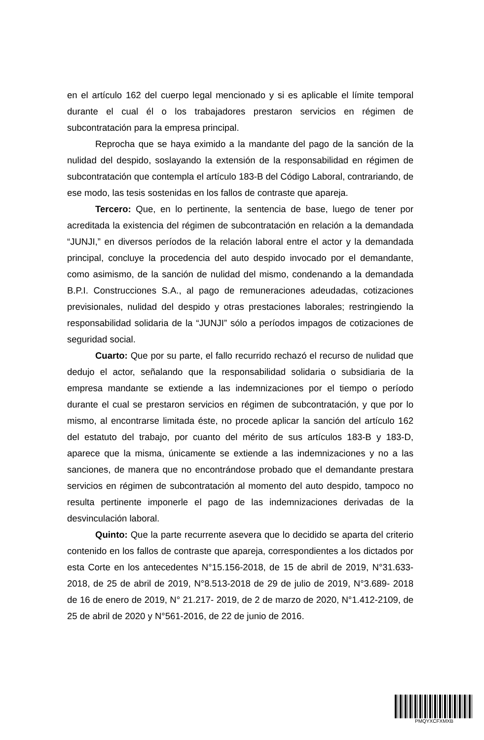en el artículo 162 del cuerpo legal mencionado y si es aplicable el límite temporal durante el cual él o los trabajadores prestaron servicios en régimen de subcontratación para la empresa principal.
Reprocha que se haya eximido a la mandante del pago de la sanción de la nulidad del despido, soslayando la extensión de la responsabilidad en régimen de subcontratación que contempla el artículo 183-B del Código Laboral, contrariando, de ese modo, las tesis sostenidas en los fallos de contraste que apareja.
Tercero: Que, en lo pertinente, la sentencia de base, luego de tener por acreditada la existencia del régimen de subcontratación en relación a la demandada “JUNJI,” en diversos períodos de la relación laboral entre el actor y la demandada principal, concluye la procedencia del auto despido invocado por el demandante, como asimismo, de la sanción de nulidad del mismo, condenando a la demandada B.P.I. Construcciones S.A., al pago de remuneraciones adeudadas, cotizaciones previsionales, nulidad del despido y otras prestaciones laborales; restringiendo la responsabilidad solidaria de la “JUNJI” sólo a períodos impagos de cotizaciones de seguridad social.
Cuarto: Que por su parte, el fallo recurrido rechazó el recurso de nulidad que dedujo el actor, señalando que la responsabilidad solidaria o subsidiaria de la empresa mandante se extiende a las indemnizaciones por el tiempo o período durante el cual se prestaron servicios en régimen de subcontratación, y que por lo mismo, al encontrarse limitada éste, no procede aplicar la sanción del artículo 162 del estatuto del trabajo, por cuanto del mérito de sus artículos 183-B y 183-D, aparece que la misma, únicamente se extiende a las indemnizaciones y no a las sanciones, de manera que no encontrándose probado que el demandante prestara servicios en régimen de subcontratación al momento del auto despido, tampoco no resulta pertinente imponerle el pago de las indemnizaciones derivadas de la desvinculación laboral.
Quinto: Que la parte recurrente asevera que lo decidido se aparta del criterio contenido en los fallos de contraste que apareja, correspondientes a los dictados por esta Corte en los antecedentes N°15.156-2018, de 15 de abril de 2019, N°31.633-2018, de 25 de abril de 2019, N°8.513-2018 de 29 de julio de 2019, N°3.689- 2018 de 16 de enero de 2019, N° 21.217- 2019, de 2 de marzo de 2020, N°1.412-2109, de 25 de abril de 2020 y N°561-2016, de 22 de junio de 2016.
PMQYXCFXMXB